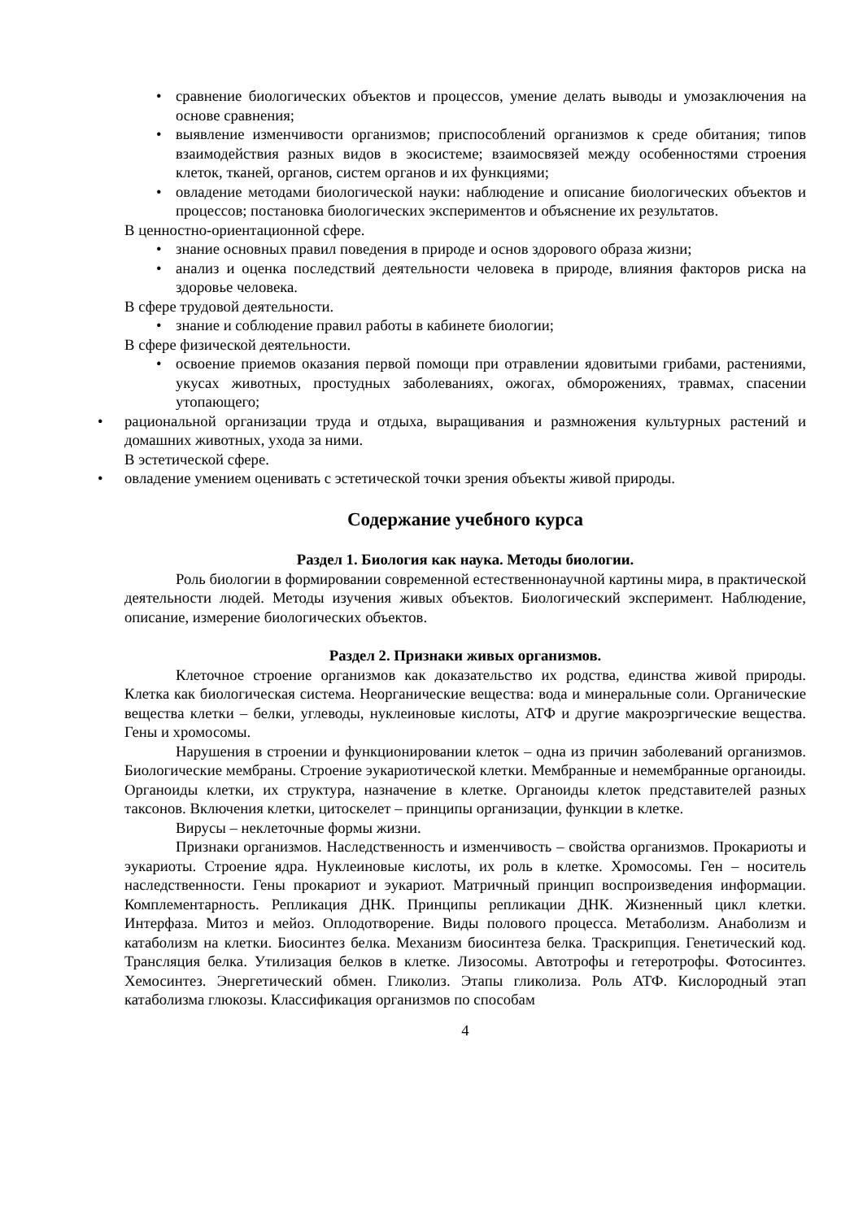• сравнение биологических объектов и процессов, умение делать выводы и умозаключения на основе сравнения;
• выявление изменчивости организмов; приспособлений организмов к среде обитания; типов взаимодействия разных видов в экосистеме; взаимосвязей между особенностями строения клеток, тканей, органов, систем органов и их функциями;
• овладение методами биологической науки: наблюдение и описание биологических объектов и процессов; постановка биологических экспериментов и объяснение их результатов.
В ценностно-ориентационной сфере.
• знание основных правил поведения в природе и основ здорового образа жизни;
• анализ и оценка последствий деятельности человека в природе, влияния факторов риска на здоровье человека.
В сфере трудовой деятельности.
• знание и соблюдение правил работы в кабинете биологии;
В сфере физической деятельности.
• освоение приемов оказания первой помощи при отравлении ядовитыми грибами, растениями, укусах животных, простудных заболеваниях, ожогах, обморожениях, травмах, спасении утопающего;
• рациональной организации труда и отдыха, выращивания и размножения культурных растений и домашних животных, ухода за ними.
В эстетической сфере.
• овладение умением оценивать с эстетической точки зрения объекты живой природы.
Содержание учебного курса
Раздел 1. Биология как наука. Методы биологии.
Роль биологии в формировании современной естественнонаучной картины мира, в практической деятельности людей. Методы изучения живых объектов. Биологический эксперимент. Наблюдение, описание, измерение биологических объектов.
Раздел 2. Признаки живых организмов.
Клеточное строение организмов как доказательство их родства, единства живой природы. Клетка как биологическая система. Неорганические вещества: вода и минеральные соли. Органические вещества клетки – белки, углеводы, нуклеиновые кислоты, АТФ и другие макроэргические вещества. Гены и хромосомы.
Нарушения в строении и функционировании клеток – одна из причин заболеваний организмов. Биологические мембраны. Строение эукариотической клетки. Мембранные и немембранные органоиды. Органоиды клетки, их структура, назначение в клетке. Органоиды клеток представителей разных таксонов. Включения клетки, цитоскелет – принципы организации, функции в клетке.
Вирусы – неклеточные формы жизни.
Признаки организмов. Наследственность и изменчивость – свойства организмов. Прокариоты и эукариоты. Строение ядра. Нуклеиновые кислоты, их роль в клетке. Хромосомы. Ген – носитель наследственности. Гены прокариот и эукариот. Матричный принцип воспроизведения информации. Комплементарность. Репликация ДНК. Принципы репликации ДНК. Жизненный цикл клетки. Интерфаза. Митоз и мейоз. Оплодотворение. Виды полового процесса. Метаболизм. Анаболизм и катаболизм на клетки. Биосинтез белка. Механизм биосинтеза белка. Траскрипция. Генетический код. Трансляция белка. Утилизация белков в клетке. Лизосомы. Автотрофы и гетеротрофы. Фотосинтез. Хемосинтез. Энергетический обмен. Гликолиз. Этапы гликолиза. Роль АТФ. Кислородный этап катаболизма глюкозы. Классификация организмов по способам
4